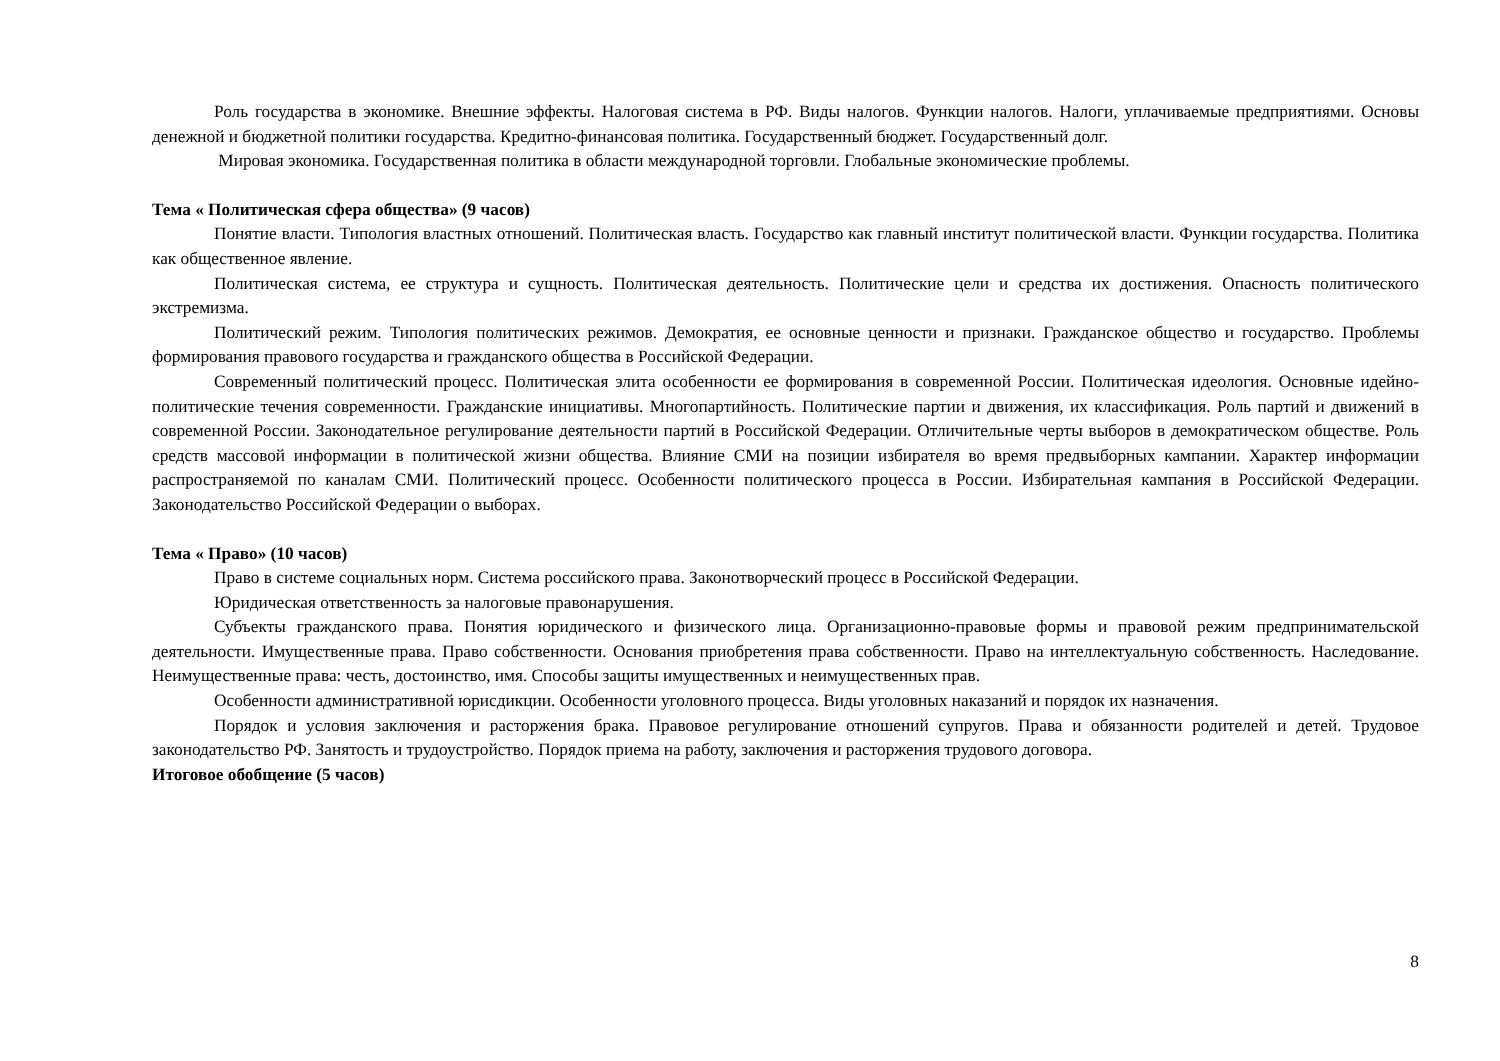Роль государства в экономике. Внешние эффекты. Налоговая система в РФ. Виды налогов. Функции налогов. Налоги, уплачиваемые предприятиями. Основы денежной и бюджетной политики государства. Кредитно-финансовая политика. Государственный бюджет. Государственный долг.
Мировая экономика. Государственная политика в области международной торговли. Глобальные экономические проблемы.
Тема « Политическая сфера общества» (9 часов)
Понятие власти. Типология властных отношений. Политическая власть. Государство как главный институт политической власти. Функции государства. Политика как общественное явление.
Политическая система, ее структура и сущность. Политическая деятельность. Политические цели и средства их достижения. Опасность политического экстремизма.
Политический режим. Типология политических режимов. Демократия, ее основные ценности и признаки. Гражданское общество и государство. Проблемы формирования правового государства и гражданского общества в Российской Федерации.
Современный политический процесс. Политическая элита особенности ее формирования в современной России. Политическая идеология. Основные идейно-политические течения современности. Гражданские инициативы. Многопартийность. Политические партии и движения, их классификация. Роль партий и движений в современной России. Законодательное регулирование деятельности партий в Российской Федерации. Отличительные черты выборов в демократическом обществе. Роль средств массовой информации в политической жизни общества. Влияние СМИ на позиции избирателя во время предвыборных кампании. Характер информации распространяемой по каналам СМИ. Политический процесс. Особенности политического процесса в России. Избирательная кампания в Российской Федерации. Законодательство Российской Федерации о выборах.
Тема « Право» (10 часов)
Право в системе социальных норм. Система российского права. Законотворческий процесс в Российской Федерации.
Юридическая ответственность за налоговые правонарушения.
Субъекты гражданского права. Понятия юридического и физического лица. Организационно-правовые формы и правовой режим предпринимательской деятельности. Имущественные права. Право собственности. Основания приобретения права собственности. Право на интеллектуальную собственность. Наследование. Неимущественные права: честь, достоинство, имя. Способы защиты имущественных и неимущественных прав.
Особенности административной юрисдикции. Особенности уголовного процесса. Виды уголовных наказаний и порядок их назначения.
Порядок и условия заключения и расторжения брака. Правовое регулирование отношений супругов. Права и обязанности родителей и детей. Трудовое законодательство РФ. Занятость и трудоустройство. Порядок приема на работу, заключения и расторжения трудового договора.
Итоговое обобщение (5 часов)
8